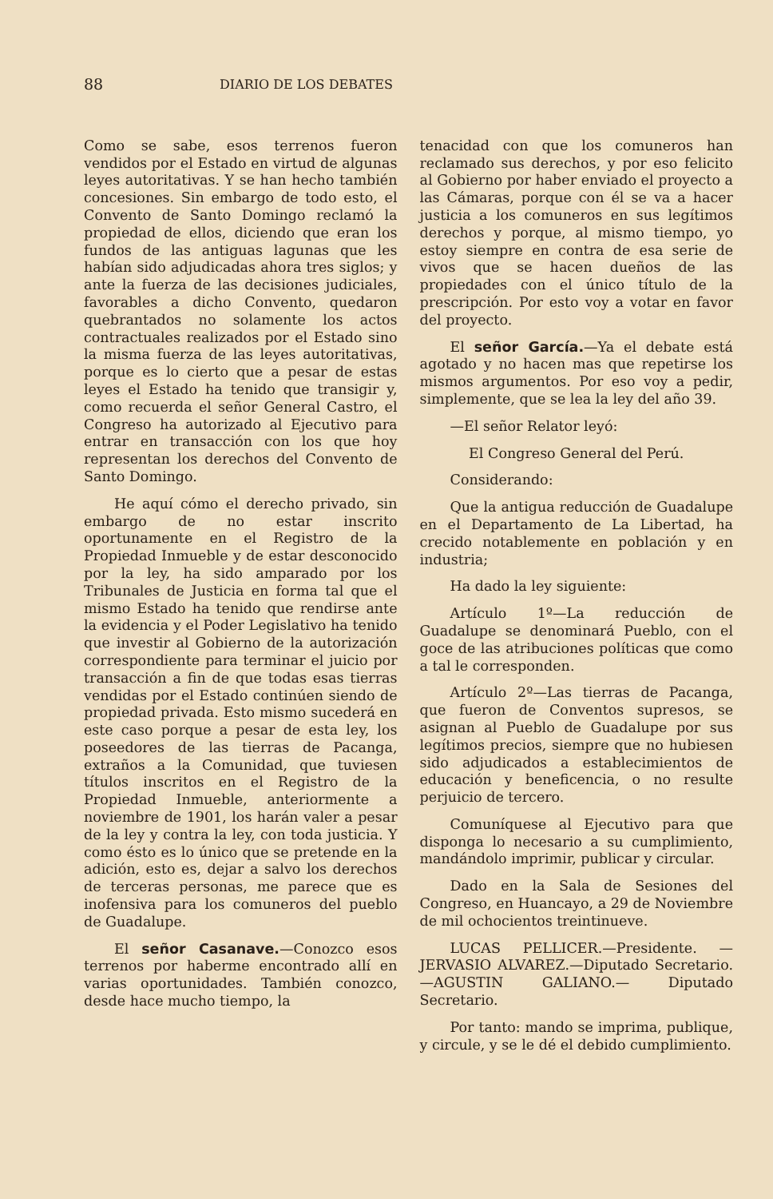88 DIARIO DE LOS DEBATES
Como se sabe, esos terrenos fueron vendidos por el Estado en virtud de algunas leyes autoritativas. Y se han hecho también concesiones. Sin embargo de todo esto, el Convento de Santo Domingo reclamó la propiedad de ellos, diciendo que eran los fundos de las antiguas lagunas que les habían sido adjudicadas ahora tres siglos; y ante la fuerza de las decisiones judiciales, favorables a dicho Convento, quedaron quebrantados no solamente los actos contractuales realizados por el Estado sino la misma fuerza de las leyes autoritativas, porque es lo cierto que a pesar de estas leyes el Estado ha tenido que transigir y, como recuerda el señor General Castro, el Congreso ha autorizado al Ejecutivo para entrar en transacción con los que hoy representan los derechos del Convento de Santo Domingo.
He aquí cómo el derecho privado, sin embargo de no estar inscrito oportunamente en el Registro de la Propiedad Inmueble y de estar desconocido por la ley, ha sido amparado por los Tribunales de Justicia en forma tal que el mismo Estado ha tenido que rendirse ante la evidencia y el Poder Legislativo ha tenido que investir al Gobierno de la autorización correspondiente para terminar el juicio por transacción a fin de que todas esas tierras vendidas por el Estado continúen siendo de propiedad privada. Esto mismo sucederá en este caso porque a pesar de esta ley, los poseedores de las tierras de Pacanga, extraños a la Comunidad, que tuviesen títulos inscritos en el Registro de la Propiedad Inmueble, anteriormente a noviembre de 1901, los harán valer a pesar de la ley y contra la ley, con toda justicia. Y como ésto es lo único que se pretende en la adición, esto es, dejar a salvo los derechos de terceras personas, me parece que es inofensiva para los comuneros del pueblo de Guadalupe.
El señor Casanave.—Conozco esos terrenos por haberme encontrado allí en varias oportunidades. También conozco, desde hace mucho tiempo, la
tenacidad con que los comuneros han reclamado sus derechos, y por eso felicito al Gobierno por haber enviado el proyecto a las Cámaras, porque con él se va a hacer justicia a los comuneros en sus legítimos derechos y porque, al mismo tiempo, yo estoy siempre en contra de esa serie de vivos que se hacen dueños de las propiedades con el único título de la prescripción. Por esto voy a votar en favor del proyecto.
El señor García.—Ya el debate está agotado y no hacen mas que repetirse los mismos argumentos. Por eso voy a pedir, simplemente, que se lea la ley del año 39.
—El señor Relator leyó:
El Congreso General del Perú.
Considerando:
Que la antigua reducción de Guadalupe en el Departamento de La Libertad, ha crecido notablemente en población y en industria;
Ha dado la ley siguiente:
Artículo 1º—La reducción de Guadalupe se denominará Pueblo, con el goce de las atribuciones políticas que como a tal le corresponden.
Artículo 2º—Las tierras de Pacanga, que fueron de Conventos supresos, se asignan al Pueblo de Guadalupe por sus legítimos precios, siempre que no hubiesen sido adjudicados a establecimientos de educación y beneficencia, o no resulte perjuicio de tercero.
Comuníquese al Ejecutivo para que disponga lo necesario a su cumplimiento, mandándolo imprimir, publicar y circular.
Dado en la Sala de Sesiones del Congreso, en Huancayo, a 29 de Noviembre de mil ochocientos treintinueve.
LUCAS PELLICER.—Presidente. —JERVASIO ALVAREZ.—Diputado Secretario.—AGUSTIN GALIANO.— Diputado Secretario.
Por tanto: mando se imprima, publique, y circule, y se le dé el debido cumplimiento.